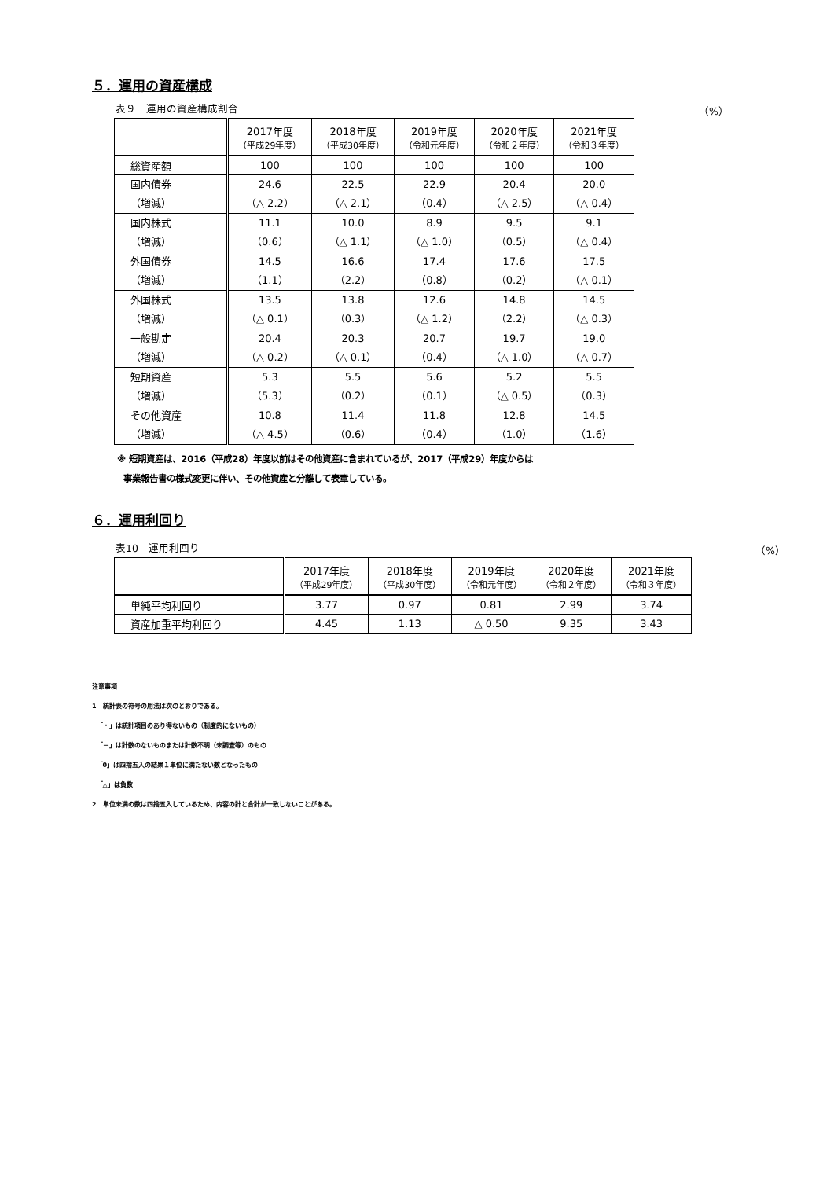５．運用の資産構成
表９　運用の資産構成割合 （%）
| | 2017年度 （平成29年度） | 2018年度 （平成30年度） | 2019年度 （令和元年度） | 2020年度 （令和２年度） | 2021年度 （令和３年度） |
| --- | --- | --- | --- | --- | --- |
| 総資産額 | 100 | 100 | 100 | 100 | 100 |
| 国内債券 （増減） | 24.6 （△ 2.2） | 22.5 （△ 2.1） | 22.9 （0.4） | 20.4 （△ 2.5） | 20.0 （△ 0.4） |
| 国内株式 （増減） | 11.1 （0.6） | 10.0 （△ 1.1） | 8.9 （△ 1.0） | 9.5 （0.5） | 9.1 （△ 0.4） |
| 外国債券 （増減） | 14.5 （1.1） | 16.6 （2.2） | 17.4 （0.8） | 17.6 （0.2） | 17.5 （△ 0.1） |
| 外国株式 （増減） | 13.5 （△ 0.1） | 13.8 （0.3） | 12.6 （△ 1.2） | 14.8 （2.2） | 14.5 （△ 0.3） |
| 一般勘定 （増減） | 20.4 （△ 0.2） | 20.3 （△ 0.1） | 20.7 （0.4） | 19.7 （△ 1.0） | 19.0 （△ 0.7） |
| 短期資産 （増減） | 5.3 （5.3） | 5.5 （0.2） | 5.6 （0.1） | 5.2 （△ 0.5） | 5.5 （0.3） |
| その他資産 （増減） | 10.8 （△ 4.5） | 11.4 （0.6） | 11.8 （0.4） | 12.8 （1.0） | 14.5 （1.6） |
※ 短期資産は、2016（平成28）年度以前はその他資産に含まれているが、2017（平成29）年度からは
事業報告書の様式変更に伴い、その他資産と分離して表章している。
６．運用利回り
表10　運用利回り （%）
| | 2017年度 （平成29年度） | 2018年度 （平成30年度） | 2019年度 （令和元年度） | 2020年度 （令和２年度） | 2021年度 （令和３年度） |
| --- | --- | --- | --- | --- | --- |
| 単純平均利回り | 3.77 | 0.97 | 0.81 | 2.99 | 3.74 |
| 資産加重平均利回り | 4.45 | 1.13 | △ 0.50 | 9.35 | 3.43 |
注意事項
1　統計表の符号の用法は次のとおりである。
「・」は統計項目のあり得ないもの（制度的にないもの）
「－」は計数のないものまたは計数不明（未調査等）のもの
「0」は四捨五入の結果１単位に満たない数となったもの
「△」は負数
2　単位未満の数は四捨五入しているため、内容の計と合計が一致しないことがある。